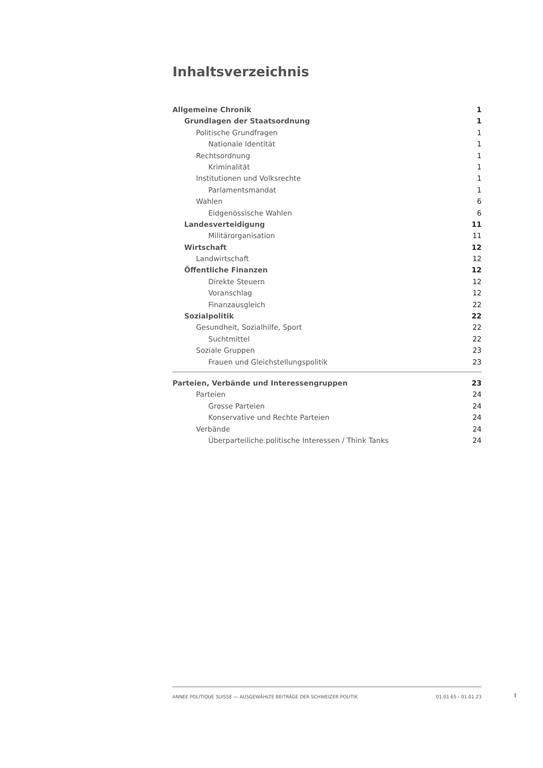Inhaltsverzeichnis
Allgemeine Chronik 1
Grundlagen der Staatsordnung 1
Politische Grundfragen 1
Nationale Identität 1
Rechtsordnung 1
Kriminalität 1
Institutionen und Volksrechte 1
Parlamentsmandat 1
Wahlen 6
Eidgenössische Wahlen 6
Landesverteidigung 11
Militärorganisation 11
Wirtschaft 12
Landwirtschaft 12
Öffentliche Finanzen 12
Direkte Steuern 12
Voranschlag 12
Finanzausgleich 22
Sozialpolitik 22
Gesundheit, Sozialhilfe, Sport 22
Suchtmittel 22
Soziale Gruppen 23
Frauen und Gleichstellungspolitik 23
Parteien, Verbände und Interessengruppen 23
Parteien 24
Grosse Parteien 24
Konservative und Rechte Parteien 24
Verbände 24
Überparteiliche politische Interessen / Think Tanks 24
ANNÉE POLITIQUE SUISSE — AUSGEWÄHLTE BEITRÄGE DER SCHWEIZER POLITIK 01.01.65 - 01.01.23
I